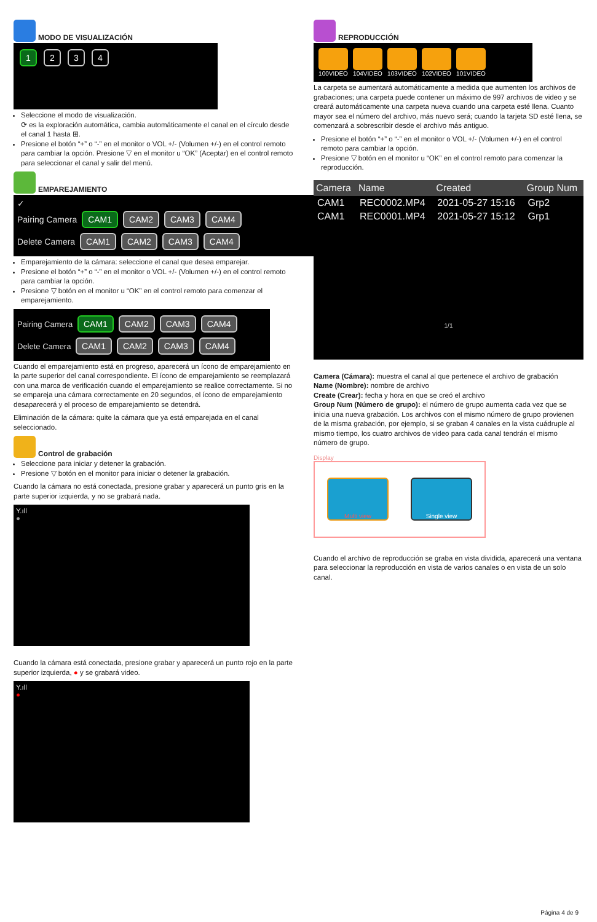MODO DE VISUALIZACIÓN
1 2 3 4
Seleccione el modo de visualización.
⟳ es la exploración automática, cambia automáticamente el canal en el círculo desde el canal 1 hasta ⊞.
Presione el botón “+” o “-” en el monitor o VOL +/- (Volumen +/-) en el control remoto para cambiar la opción. Presione ▽ en el monitor u “OK” (Aceptar) en el control remoto para seleccionar el canal y salir del menú.
EMPAREJAMIENTO
✓
Pairing Camera CAM1 CAM2 CAM3 CAM4
Delete Camera CAM1 CAM2 CAM3 CAM4
Emparejamiento de la cámara: seleccione el canal que desea emparejar.
Presione el botón “+” o “-” en el monitor o VOL +/- (Volumen +/-) en el control remoto para cambiar la opción.
Presione ▽ botón en el monitor u “OK” en el control remoto para comenzar el emparejamiento.
Pairing Camera CAM1 CAM2 CAM3 CAM4
Delete Camera CAM1 CAM2 CAM3 CAM4
Cuando el emparejamiento está en progreso, aparecerá un ícono de emparejamiento en la parte superior del canal correspondiente. El ícono de emparejamiento se reemplazará con una marca de verificación cuando el emparejamiento se realice correctamente. Si no se empareja una cámara correctamente en 20 segundos, el ícono de emparejamiento desaparecerá y el proceso de emparejamiento se detendrá.
Eliminación de la cámara: quite la cámara que ya está emparejada en el canal seleccionado.
Control de grabación
Seleccione para iniciar y detener la grabación.
Presione ▽ botón en el monitor para iniciar o detener la grabación.
Cuando la cámara no está conectada, presione grabar y aparecerá un punto gris en la parte superior izquierda, y no se grabará nada.
Y.ıll
●
Cuando la cámara está conectada, presione grabar y aparecerá un punto rojo en la parte superior izquierda, ● y se grabará video.
Y.ıll
●
REPRODUCCIÓN
100VIDEO 104VIDEO 103VIDEO 102VIDEO 101VIDEO
La carpeta se aumentará automáticamente a medida que aumenten los archivos de grabaciones; una carpeta puede contener un máximo de 997 archivos de video y se creará automáticamente una carpeta nueva cuando una carpeta esté llena. Cuanto mayor sea el número del archivo, más nuevo será; cuando la tarjeta SD esté llena, se comenzará a sobrescribir desde el archivo más antiguo.
Presione el botón “+” o “-” en el monitor o VOL +/- (Volumen +/-) en el control remoto para cambiar la opción.
Presione ▽ botón en el monitor u “OK” en el control remoto para comenzar la reproducción.
| Camera | Name | Created | Group Num |
| --- | --- | --- | --- |
| CAM1 | REC0002.MP4 | 2021-05-27 15:16 | Grp2 |
| CAM1 | REC0001.MP4 | 2021-05-27 15:12 | Grp1 |
1/1
Camera (Cámara): muestra el canal al que pertenece el archivo de grabación
Name (Nombre): nombre de archivo
Create (Crear): fecha y hora en que se creó el archivo
Group Num (Número de grupo): el número de grupo aumenta cada vez que se inicia una nueva grabación. Los archivos con el mismo número de grupo provienen de la misma grabación, por ejemplo, si se graban 4 canales en la vista cuádruple al mismo tiempo, los cuatro archivos de video para cada canal tendrán el mismo número de grupo.
Display
Multi view Single view
Cuando el archivo de reproducción se graba en vista dividida, aparecerá una ventana para seleccionar la reproducción en vista de varios canales o en vista de un solo canal.
Página 4 de 9